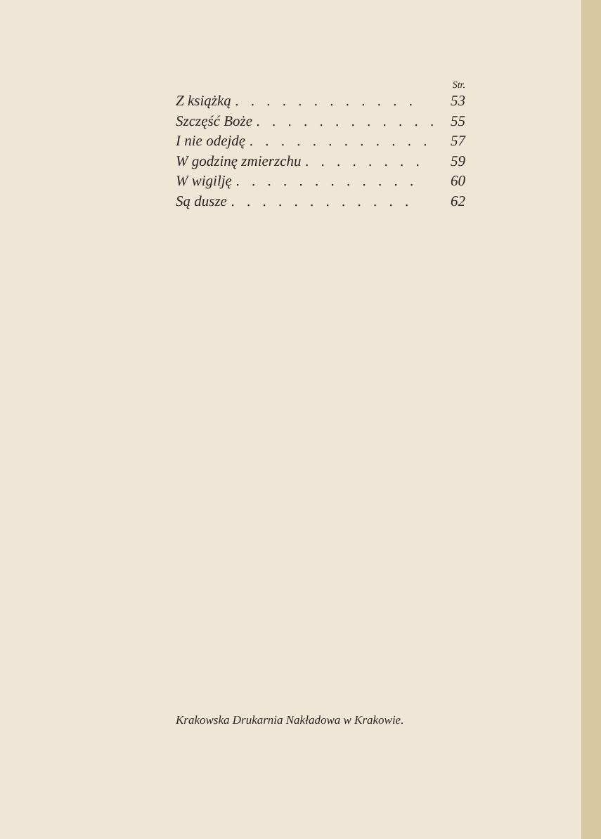Str.
Z książką. . . . . . . . . . . . 53
Szczęść Boże. . . . . . . . . . . . 55
I nie odejdę. . . . . . . . . . . . 57
W godzinę zmierzchu. . . . . . . . 59
W wigilję. . . . . . . . . . . . 60
Są dusze. . . . . . . . . . . . 62
Krakowska Drukarnia Nakładowa w Krakowie.